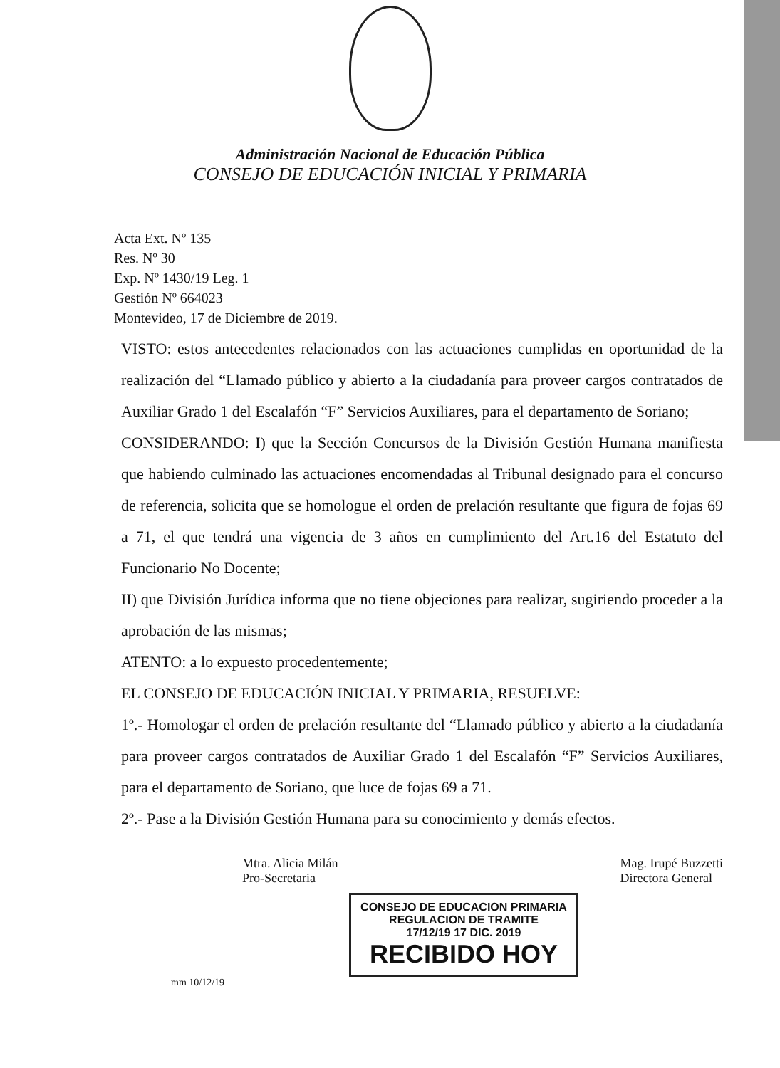Administración Nacional de Educación Pública
CONSEJO DE EDUCACIÓN INICIAL Y PRIMARIA
Acta Ext. Nº 135
Res. Nº 30
Exp. Nº 1430/19 Leg. 1
Gestión Nº 664023
Montevideo, 17 de Diciembre de 2019.
VISTO: estos antecedentes relacionados con las actuaciones cumplidas en oportunidad de la realización del “Llamado público y abierto a la ciudadanía para proveer cargos contratados de Auxiliar Grado 1 del Escalafón “F” Servicios Auxiliares, para el departamento de Soriano;
CONSIDERANDO: I) que la Sección Concursos de la División Gestión Humana manifiesta que habiendo culminado las actuaciones encomendadas al Tribunal designado para el concurso de referencia, solicita que se homologue el orden de prelación resultante que figura de fojas 69 a 71, el que tendrá una vigencia de 3 años en cumplimiento del Art.16 del Estatuto del Funcionario No Docente;
II) que División Jurídica informa que no tiene objeciones para realizar, sugiriendo proceder a la aprobación de las mismas;
ATENTO: a lo expuesto procedentemente;
EL CONSEJO DE EDUCACIÓN INICIAL Y PRIMARIA, RESUELVE:
1º.- Homologar el orden de prelación resultante del “Llamado público y abierto a la ciudadanía para proveer cargos contratados de Auxiliar Grado 1 del Escalafón “F” Servicios Auxiliares, para el departamento de Soriano, que luce de fojas 69 a 71.
2º.- Pase a la División Gestión Humana para su conocimiento y demás efectos.
Mtra. Alicia Milán
Pro-Secretaria
Mag. Irupé Buzzetti
Directora General
CONSEJO DE EDUCACION PRIMARIA
REGULACION DE TRAMITE
17/12/19 17 DIC. 2019
RECIBIDO HOY
mm 10/12/19